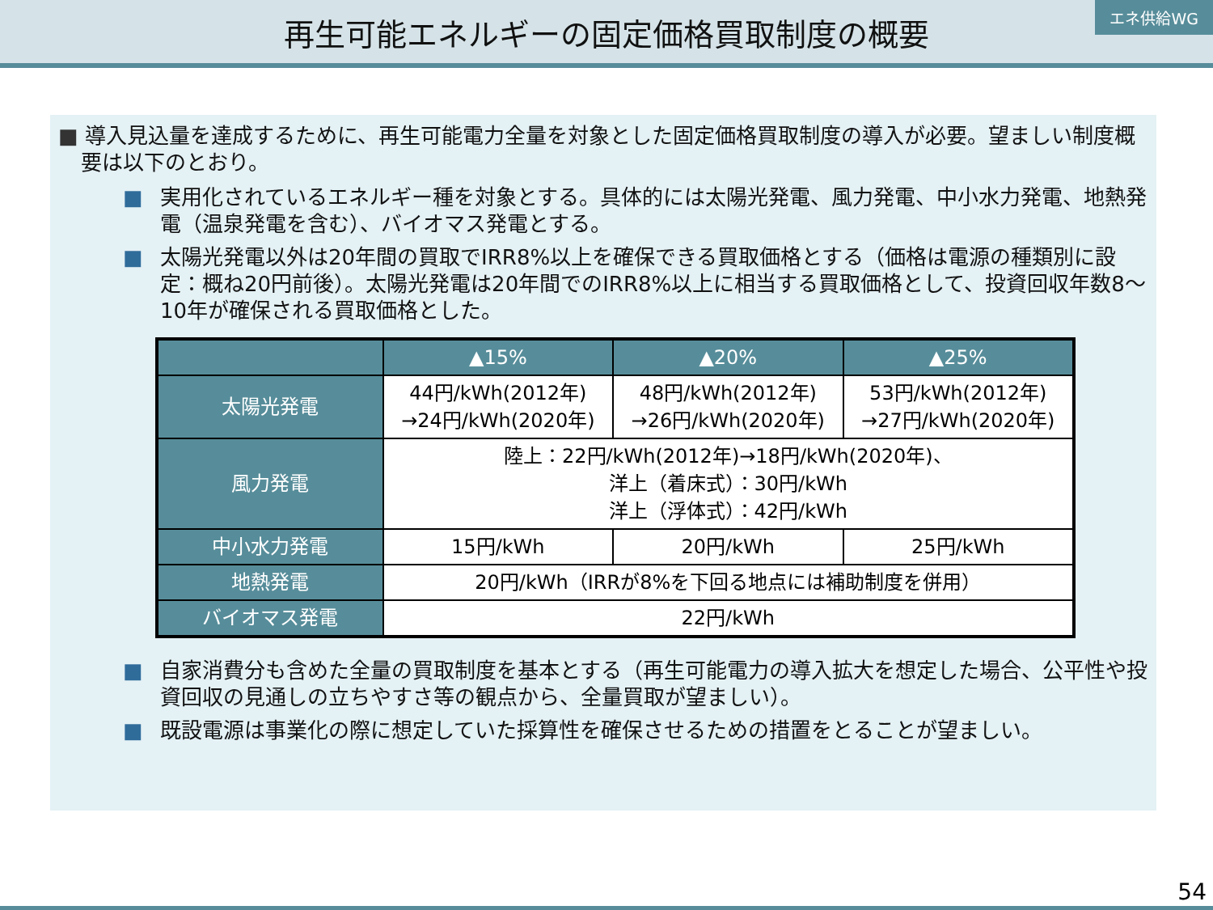再生可能エネルギーの固定価格買取制度の概要
エネ供給WG
■ 導入見込量を達成するために、再生可能電力全量を対象とした固定価格買取制度の導入が必要。望ましい制度概要は以下のとおり。
■ 実用化されているエネルギー種を対象とする。具体的には太陽光発電、風力発電、中小水力発電、地熱発電（温泉発電を含む）、バイオマス発電とする。
■ 太陽光発電以外は20年間の買取でIRR8%以上を確保できる買取価格とする（価格は電源の種類別に設定：概ね20円前後）。太陽光発電は20年間でのIRR8%以上に相当する買取価格として、投資回収年数8〜10年が確保される買取価格とした。
| | ▲15% | ▲20% | ▲25% |
| --- | --- | --- | --- |
| 太陽光発電 | 44円/kWh(2012年) →24円/kWh(2020年) | 48円/kWh(2012年) →26円/kWh(2020年) | 53円/kWh(2012年) →27円/kWh(2020年) |
| 風力発電 | 陸上：22円/kWh(2012年)→18円/kWh(2020年)、 洋上（着床式）：30円/kWh 洋上（浮体式）：42円/kWh | | |
| 中小水力発電 | 15円/kWh | 20円/kWh | 25円/kWh |
| 地熱発電 | 20円/kWh（IRRが8%を下回る地点には補助制度を併用） | | |
| バイオマス発電 | 22円/kWh | | |
■ 自家消費分も含めた全量の買取制度を基本とする（再生可能電力の導入拡大を想定した場合、公平性や投資回収の見通しの立ちやすさ等の観点から、全量買取が望ましい）。
■ 既設電源は事業化の際に想定していた採算性を確保させるための措置をとることが望ましい。
54